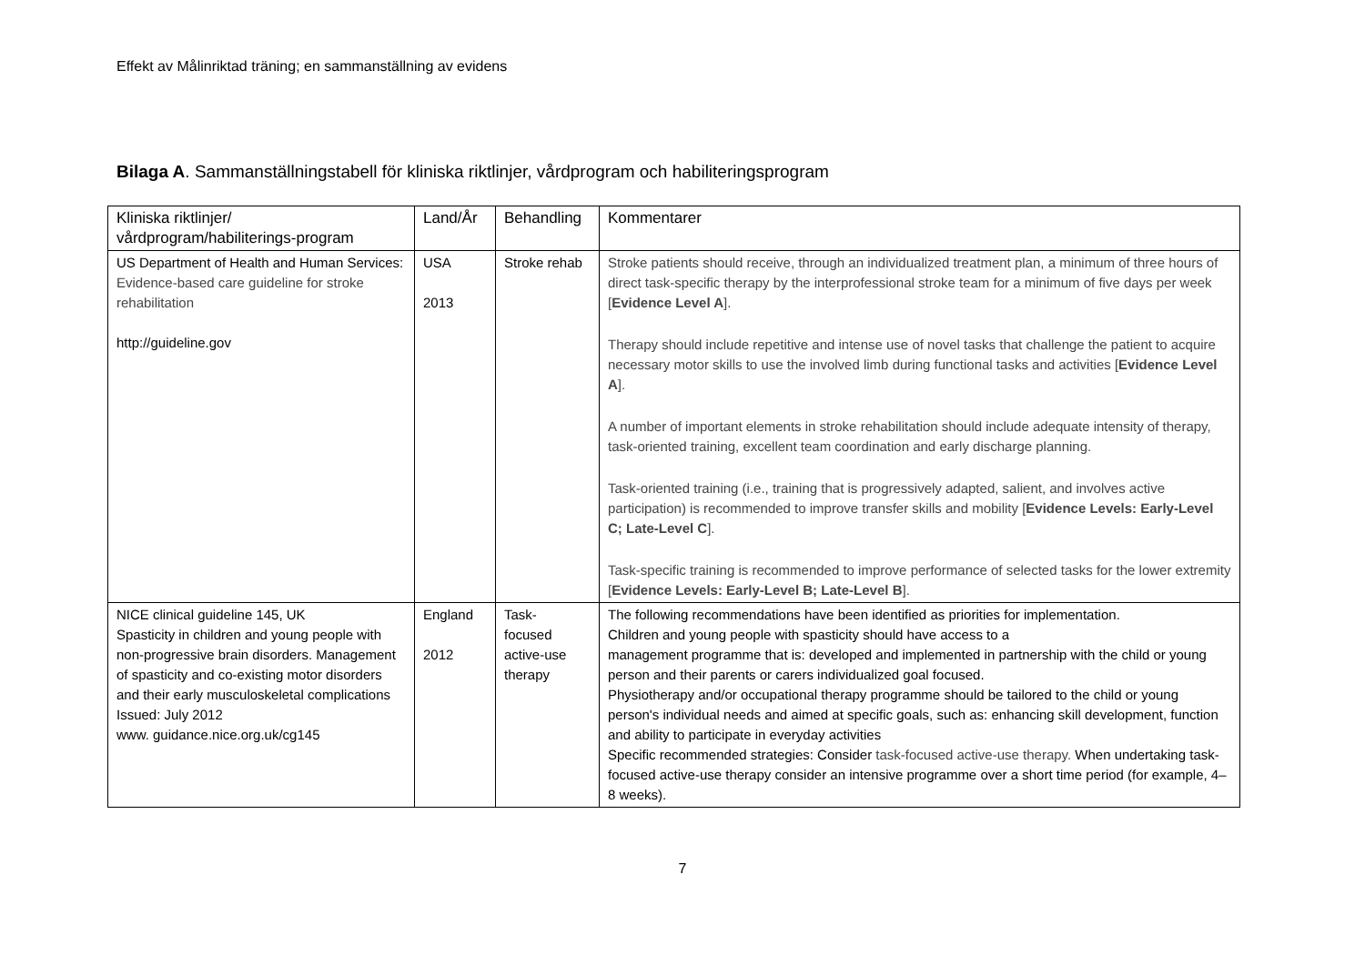Effekt av Målinriktad träning; en sammanställning av evidens
Bilaga A. Sammanställningstabell för kliniska riktlinjer, vårdprogram och habiliteringsprogram
| Kliniska riktlinjer/ vårdprogram/habiliterings-program | Land/År | Behandling | Kommentarer |
| --- | --- | --- | --- |
| US Department of Health and Human Services: Evidence-based care guideline for stroke rehabilitation http://guideline.gov | USA 2013 | Stroke rehab | Stroke patients should receive, through an individualized treatment plan, a minimum of three hours of direct task-specific therapy by the interprofessional stroke team for a minimum of five days per week [ Evidence Level A ]. Therapy should include repetitive and intense use of novel tasks that challenge the patient to acquire necessary motor skills to use the involved limb during functional tasks and activities [ Evidence Level A ]. A number of important elements in stroke rehabilitation should include adequate intensity of therapy, task-oriented training, excellent team coordination and early discharge planning. Task-oriented training (i.e., training that is progressively adapted, salient, and involves active participation) is recommended to improve transfer skills and mobility [ Evidence Levels: Early-Level C; Late-Level C ]. Task-specific training is recommended to improve performance of selected tasks for the lower extremity [ Evidence Levels: Early-Level B; Late-Level B ]. |
| NICE clinical guideline 145, UK Spasticity in children and young people with non-progressive brain disorders. Management of spasticity and co-existing motor disorders and their early musculoskeletal complications Issued: July 2012 www. guidance.nice.org.uk/cg145 | England 2012 | Task- focused active-use therapy | The following recommendations have been identified as priorities for implementation. Children and young people with spasticity should have access to a management programme that is: developed and implemented in partnership with the child or young person and their parents or carers individualized goal focused. Physiotherapy and/or occupational therapy programme should be tailored to the child or young person's individual needs and aimed at specific goals, such as: enhancing skill development, function and ability to participate in everyday activities Specific recommended strategies: Consider task-focused active-use therapy. When undertaking task-focused active-use therapy consider an intensive programme over a short time period (for example, 4–8 weeks). |
7